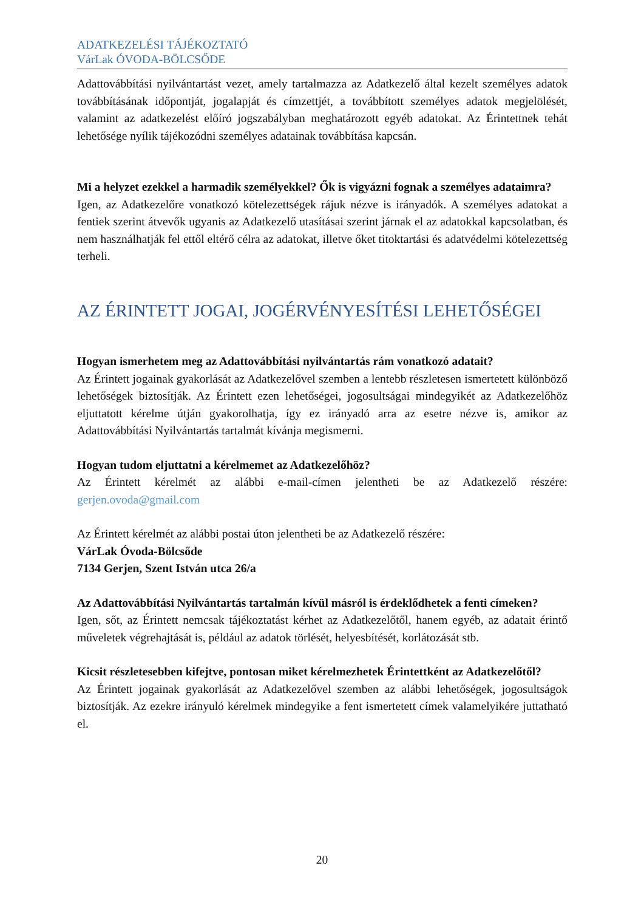ADATKEZELÉSI TÁJÉKOZTATÓ
VárLak ÓVODA-BÖLCSŐDE
Adattovábbítási nyilvántartást vezet, amely tartalmazza az Adatkezelő által kezelt személyes adatok továbbításának időpontját, jogalapját és címzettjét, a továbbított személyes adatok megjelölését, valamint az adatkezelést előíró jogszabályban meghatározott egyéb adatokat. Az Érintettnek tehát lehetősége nyílik tájékozódni személyes adatainak továbbítása kapcsán.
Mi a helyzet ezekkel a harmadik személyekkel? Ők is vigyázni fognak a személyes adataimra?
Igen, az Adatkezelőre vonatkozó kötelezettségek rájuk nézve is irányadók. A személyes adatokat a fentiek szerint átvevők ugyanis az Adatkezelő utasításai szerint járnak el az adatokkal kapcsolatban, és nem használhatják fel ettől eltérő célra az adatokat, illetve őket titoktartási és adatvédelmi kötelezettség terheli.
AZ ÉRINTETT JOGAI, JOGÉRVÉNYESÍTÉSI LEHETŐSÉGEI
Hogyan ismerhetem meg az Adattovábbítási nyilvántartás rám vonatkozó adatait?
Az Érintett jogainak gyakorlását az Adatkezelővel szemben a lentebb részletesen ismertetett különböző lehetőségek biztosítják. Az Érintett ezen lehetőségei, jogosultságai mindegyikét az Adatkezelőhöz eljuttatott kérelme útján gyakorolhatja, így ez irányadó arra az esetre nézve is, amikor az Adattovábbítási Nyilvántartás tartalmát kívánja megismerni.
Hogyan tudom eljuttatni a kérelmemet az Adatkezelőhöz?
Az Érintett kérelmét az alábbi e-mail-címen jelentheti be az Adatkezelő részére: gerjen.ovoda@gmail.com
Az Érintett kérelmét az alábbi postai úton jelentheti be az Adatkezelő részére:
VárLak Óvoda-Bölcsőde
7134 Gerjen, Szent István utca 26/a
Az Adattovábbítási Nyilvántartás tartalmán kívül másról is érdeklődhetek a fenti címeken?
Igen, sőt, az Érintett nemcsak tájékoztatást kérhet az Adatkezelőtől, hanem egyéb, az adatait érintő műveletek végrehajtását is, például az adatok törlését, helyesbítését, korlátozását stb.
Kicsit részletesebben kifejtve, pontosan miket kérelmezhetek Érintettként az Adatkezelőtől?
Az Érintett jogainak gyakorlását az Adatkezelővel szemben az alábbi lehetőségek, jogosultságok biztosítják. Az ezekre irányuló kérelmek mindegyike a fent ismertetett címek valamelyikére juttatható el.
20